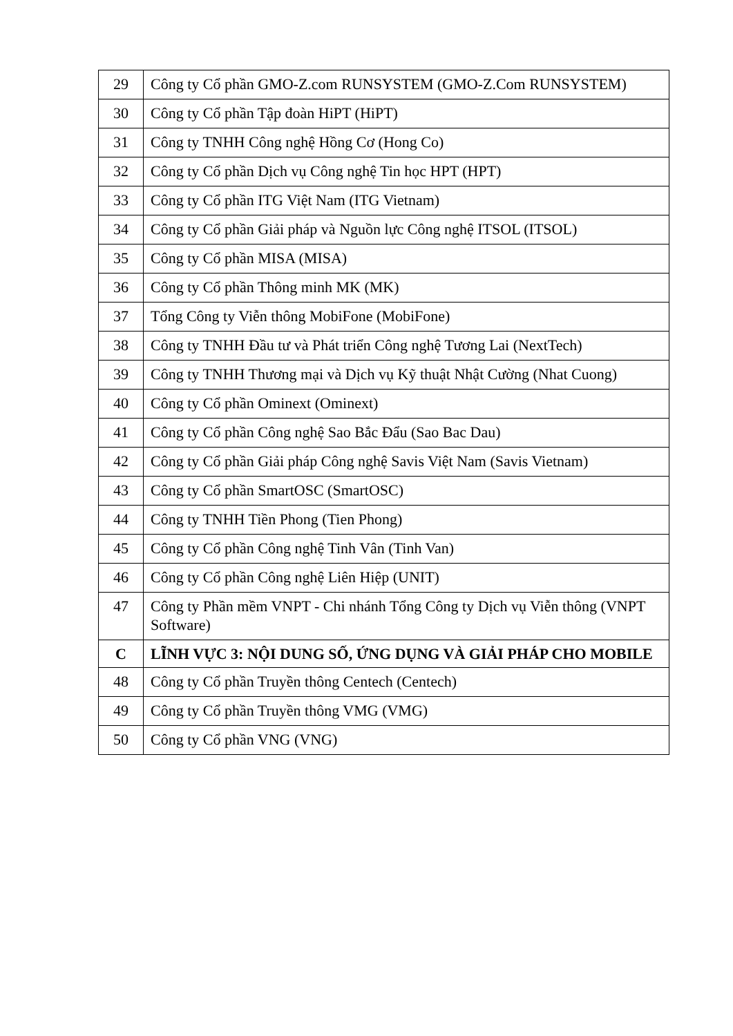| 29 | Công ty Cổ phần GMO-Z.com RUNSYSTEM (GMO-Z.Com RUNSYSTEM) |
| 30 | Công ty Cổ phần Tập đoàn HiPT (HiPT) |
| 31 | Công ty TNHH Công nghệ Hồng Cơ (Hong Co) |
| 32 | Công ty Cổ phần Dịch vụ Công nghệ Tin học HPT (HPT) |
| 33 | Công ty Cổ phần ITG Việt Nam (ITG Vietnam) |
| 34 | Công ty Cổ phần Giải pháp và Nguồn lực Công nghệ ITSOL (ITSOL) |
| 35 | Công ty Cổ phần MISA (MISA) |
| 36 | Công ty Cổ phần Thông minh MK (MK) |
| 37 | Tổng Công ty Viễn thông MobiFone (MobiFone) |
| 38 | Công ty TNHH Đầu tư và Phát triển Công nghệ Tương Lai (NextTech) |
| 39 | Công ty TNHH Thương mại và Dịch vụ Kỹ thuật Nhật Cường (Nhat Cuong) |
| 40 | Công ty Cổ phần Ominext (Ominext) |
| 41 | Công ty Cổ phần Công nghệ Sao Bắc Đẩu (Sao Bac Dau) |
| 42 | Công ty Cổ phần Giải pháp Công nghệ Savis Việt Nam (Savis Vietnam) |
| 43 | Công ty Cổ phần SmartOSC (SmartOSC) |
| 44 | Công ty TNHH Tiền Phong (Tien Phong) |
| 45 | Công ty Cổ phần Công nghệ Tinh Vân (Tinh Van) |
| 46 | Công ty Cổ phần Công nghệ Liên Hiệp (UNIT) |
| 47 | Công ty Phần mềm VNPT - Chi nhánh Tổng Công ty Dịch vụ Viễn thông (VNPT Software) |
| C | LĨNH VỰC 3: NỘI DUNG SỐ, ỨNG DỤNG VÀ GIẢI PHÁP CHO MOBILE |
| 48 | Công ty Cổ phần Truyền thông Centech (Centech) |
| 49 | Công ty Cổ phần Truyền thông VMG (VMG) |
| 50 | Công ty Cổ phần VNG (VNG) |